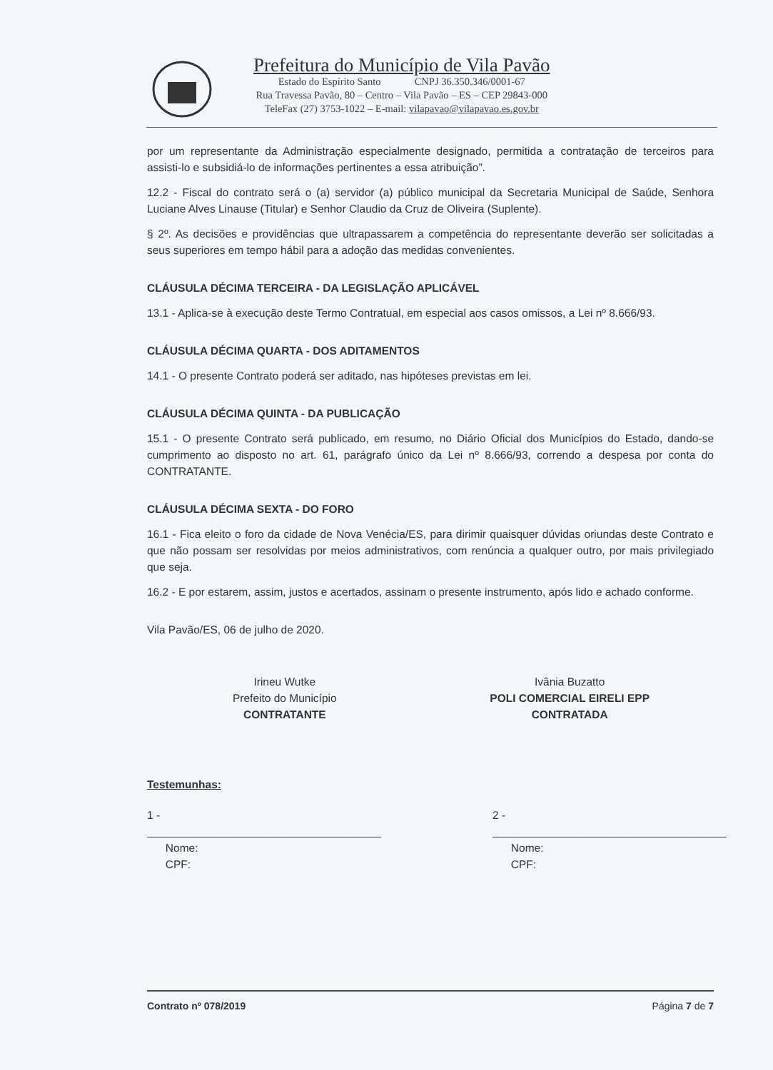Prefeitura do Município de Vila Pavão
Estado do Espírito Santo CNPJ 36.350.346/0001-67
Rua Travessa Pavão, 80 – Centro – Vila Pavão – ES – CEP 29843-000
TeleFax (27) 3753-1022 – E-mail: vilapavao@vilapavao.es.gov.br
por um representante da Administração especialmente designado, permitida a contratação de terceiros para assisti-lo e subsidiá-lo de informações pertinentes a essa atribuição”.
12.2 - Fiscal do contrato será o (a) servidor (a) público municipal da Secretaria Municipal de Saúde, Senhora Luciane Alves Linause (Titular) e Senhor Claudio da Cruz de Oliveira (Suplente).
§ 2º. As decisões e providências que ultrapassarem a competência do representante deverão ser solicitadas a seus superiores em tempo hábil para a adoção das medidas convenientes.
CLÁUSULA DÉCIMA TERCEIRA - DA LEGISLAÇÃO APLICÁVEL
13.1 - Aplica-se à execução deste Termo Contratual, em especial aos casos omissos, a Lei nº 8.666/93.
CLÁUSULA DÉCIMA QUARTA - DOS ADITAMENTOS
14.1 - O presente Contrato poderá ser aditado, nas hipóteses previstas em lei.
CLÁUSULA DÉCIMA QUINTA - DA PUBLICAÇÃO
15.1 - O presente Contrato será publicado, em resumo, no Diário Oficial dos Municípios do Estado, dando-se cumprimento ao disposto no art. 61, parágrafo único da Lei nº 8.666/93, correndo a despesa por conta do CONTRATANTE.
CLÁUSULA DÉCIMA SEXTA - DO FORO
16.1 - Fica eleito o foro da cidade de Nova Venécia/ES, para dirimir quaisquer dúvidas oriundas deste Contrato e que não possam ser resolvidas por meios administrativos, com renúncia a qualquer outro, por mais privilegiado que seja.
16.2 - E por estarem, assim, justos e acertados, assinam o presente instrumento, após lido e achado conforme.
Vila Pavão/ES, 06 de julho de 2020.
Irineu Wutke
Prefeito do Município
CONTRATANTE
Ivânia Buzatto
POLI COMERCIAL EIRELI EPP
CONTRATADA
Testemunhas:
1 - ______________________________________
Nome:
CPF:
2 - ______________________________________
Nome:
CPF:
Contrato nº 078/2019 Página 7 de 7